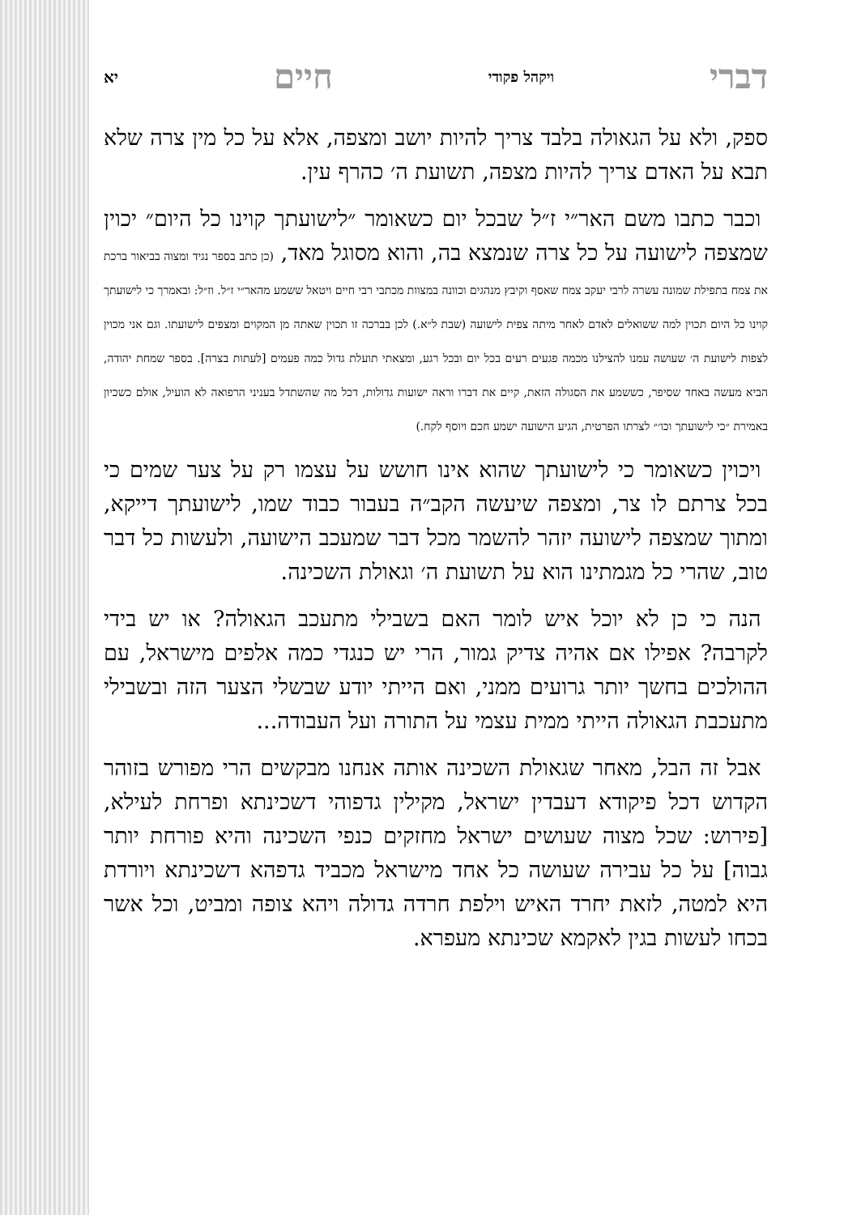דברי ויקהל פקודי חיים יא
ספק, ולא על הגאולה בלבד צריך להיות יושב ומצפה, אלא על כל מין צרה שלא תבא על האדם צריך להיות מצפה, תשועת ה׳ כהרף עין.
וכבר כתבו משם האר״י ז״ל שבכל יום כשאומר ״לישועתך קוינו כל היום״ יכוין שמצפה לישועה על כל צרה שנמצא בה, והוא מסוגל מאד, (כן כתב בספר נגיד ומצוה בביאור ברכת את צמח בתפילת שמונה עשרה לרבי יעקב צמח שאסף וקיבץ מנהגים וכוונה במצוות מכתבי רבי חיים ויטאל ששמע מהאר״י ז״ל. וז״ל: ובאמרך כי לישועתך קוינו כל היום תכוין למה ששואלים לאדם לאחר מיתה צפית לישועה (שבת ל״א.) לכן בברכה זו תכוין שאתה מן המקוים ומצפים לישועתו. וגם אני מכוין לצפות לישועת ה׳ שעושה עמנו להצילנו מכמה פגעים רעים בכל יום ובכל רגע, ומצאתי תועלת גדול כמה פעמים [לעתות בצרה]. בספר שמחת יהודה, הביא מעשה באחד שסיפר, כששמע את הסגולה הזאת, קיים את דברו וראה ישועות גדולות, דכל מה שהשתדל בעניני הרפואה לא הועיל, אולם כשכיון באמירת ״כי לישועתך וכו׳״ לצרתו הפרטית, הגיע הישועה ישמע חכם ויוסף לקח.)
ויכוין כשאומר כי לישועתך שהוא אינו חושש על עצמו רק על צער שמים כי בכל צרתם לו צר, ומצפה שיעשה הקב״ה בעבור כבוד שמו, לישועתך דייקא, ומתוך שמצפה לישועה יזהר להשמר מכל דבר שמעכב הישועה, ולעשות כל דבר טוב, שהרי כל מגמתינו הוא על תשועת ה׳ וגאולת השכינה.
הנה כי כן לא יוכל איש לומר האם בשבילי מתעכב הגאולה? או יש בידי לקרבה? אפילו אם אהיה צדיק גמור, הרי יש כנגדי כמה אלפים מישראל, עם ההולכים בחשך יותר גרועים ממני, ואם הייתי יודע שבשלי הצער הזה ובשבילי מתעכבת הגאולה הייתי ממית עצמי על התורה ועל העבודה...
אבל זה הבל, מאחר שגאולת השכינה אותה אנחנו מבקשים הרי מפורש בזוהר הקדוש דכל פיקודא דעבדין ישראל, מקילין גדפוהי דשכינתא ופרחת לעילא, [פירוש: שכל מצוה שעושים ישראל מחזקים כנפי השכינה והיא פורחת יותר גבוה] על כל עבירה שעושה כל אחד מישראל מכביד גדפהא דשכינתא ויורדת היא למטה, לזאת יחרד האיש וילפת חרדה גדולה ויהא צופה ומביט, וכל אשר בכחו לעשות בגין לאקמא שכינתא מעפרא.